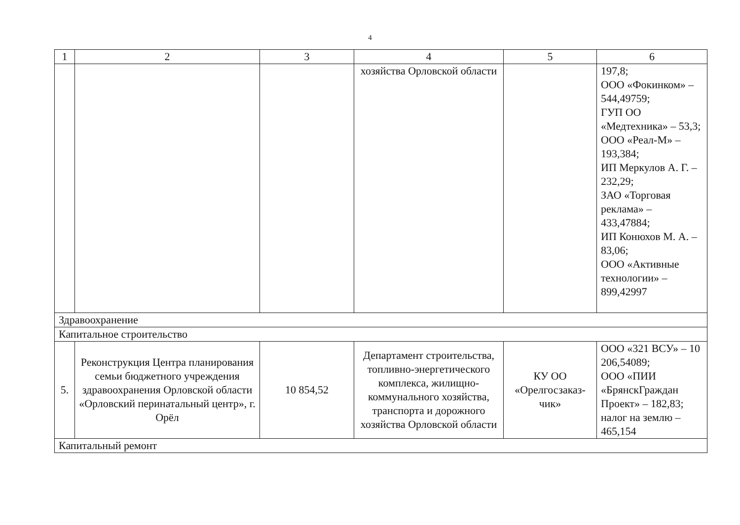4
| 1 | 2 | 3 | 4 | 5 | 6 |
| --- | --- | --- | --- | --- | --- |
| | | | хозяйства Орловской области | | 197,8; ООО «Фокинком» – 544,49759; ГУП ОО «Медтехника» – 53,3; ООО «Реал-М» – 193,384; ИП Меркулов А. Г. – 232,29; ЗАО «Торговая реклама» – 433,47884; ИП Конюхов М. А. – 83,06; ООО «Активные технологии» – 899,42997 |
| Здравоохранение | | | | | |
| Капитальное строительство | | | | | |
| 5. | Реконструкция Центра планирования семьи бюджетного учреждения здравоохранения Орловской области «Орловский перинатальный центр», г. Орёл | 10 854,52 | Департамент строительства, топливно-энергетического комплекса, жилищно-коммунального хозяйства, транспорта и дорожного хозяйства Орловской области | КУ ОО «Орелгосзаказ-чик» | ООО «321 ВСУ» – 10 206,54089; ООО «ПИИ «БрянскГраждан Проект» – 182,83; налог на землю – 465,154 |
| Капитальный ремонт | | | | | |